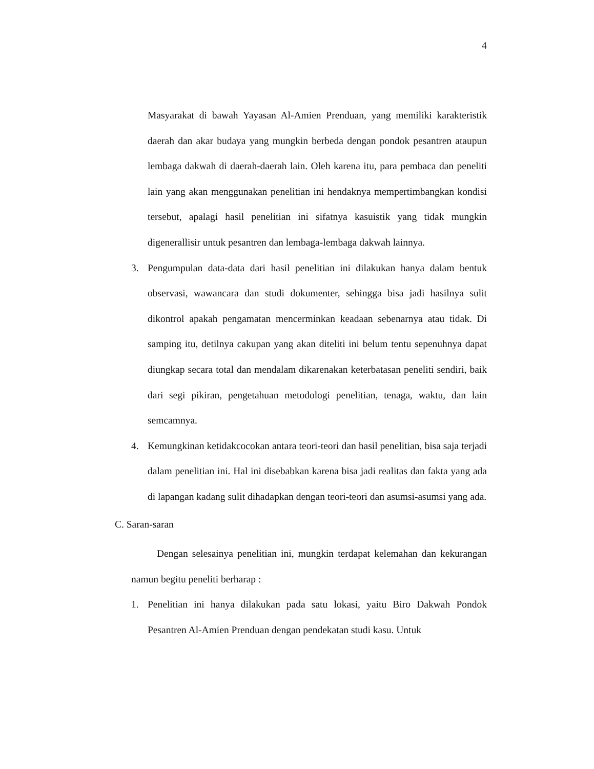4
Masyarakat di bawah Yayasan Al-Amien Prenduan, yang memiliki karakteristik daerah dan akar budaya yang mungkin berbeda dengan pondok pesantren ataupun lembaga dakwah di daerah-daerah lain. Oleh karena itu, para pembaca dan peneliti lain yang akan menggunakan penelitian ini hendaknya mempertimbangkan kondisi tersebut, apalagi hasil penelitian ini sifatnya kasuistik yang tidak mungkin digenerallisir untuk pesantren dan lembaga-lembaga dakwah lainnya.
3. Pengumpulan data-data dari hasil penelitian ini dilakukan hanya dalam bentuk observasi, wawancara dan studi dokumenter, sehingga bisa jadi hasilnya sulit dikontrol apakah pengamatan mencerminkan keadaan sebenarnya atau tidak. Di samping itu, detilnya cakupan yang akan diteliti ini belum tentu sepenuhnya dapat diungkap secara total dan mendalam dikarenakan keterbatasan peneliti sendiri, baik dari segi pikiran, pengetahuan metodologi penelitian, tenaga, waktu, dan lain semcamnya.
4. Kemungkinan ketidakcocokan antara teori-teori dan hasil penelitian, bisa saja terjadi dalam penelitian ini. Hal ini disebabkan karena bisa jadi realitas dan fakta yang ada di lapangan kadang sulit dihadapkan dengan teori-teori dan asumsi-asumsi yang ada.
C. Saran-saran
Dengan selesainya penelitian ini, mungkin terdapat kelemahan dan kekurangan namun begitu peneliti berharap :
1. Penelitian ini hanya dilakukan pada satu lokasi, yaitu Biro Dakwah Pondok Pesantren Al-Amien Prenduan dengan pendekatan studi kasu. Untuk